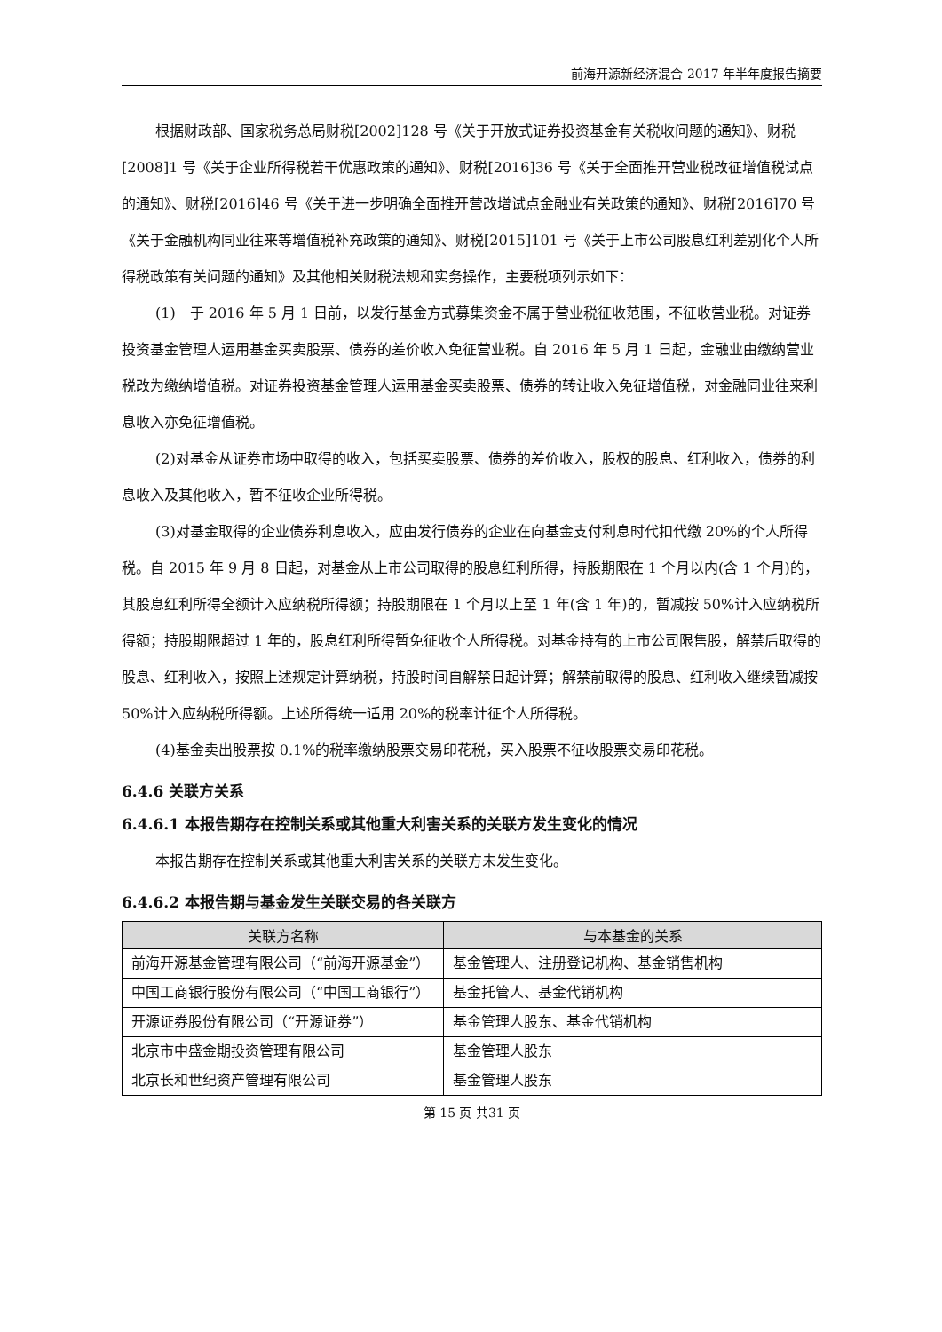前海开源新经济混合 2017 年半年度报告摘要
根据财政部、国家税务总局财税[2002]128 号《关于开放式证券投资基金有关税收问题的通知》、财税[2008]1 号《关于企业所得税若干优惠政策的通知》、财税[2016]36 号《关于全面推开营业税改征增值税试点的通知》、财税[2016]46 号《关于进一步明确全面推开营改增试点金融业有关政策的通知》、财税[2016]70 号《关于金融机构同业往来等增值税补充政策的通知》、财税[2015]101 号《关于上市公司股息红利差别化个人所得税政策有关问题的通知》及其他相关财税法规和实务操作，主要税项列示如下：
(1)　于 2016 年 5 月 1 日前，以发行基金方式募集资金不属于营业税征收范围，不征收营业税。对证券投资基金管理人运用基金买卖股票、债券的差价收入免征营业税。自 2016 年 5 月 1 日起，金融业由缴纳营业税改为缴纳增值税。对证券投资基金管理人运用基金买卖股票、债券的转让收入免征增值税，对金融同业往来利息收入亦免征增值税。
(2)对基金从证券市场中取得的收入，包括买卖股票、债券的差价收入，股权的股息、红利收入，债券的利息收入及其他收入，暂不征收企业所得税。
(3)对基金取得的企业债券利息收入，应由发行债券的企业在向基金支付利息时代扣代缴 20%的个人所得税。自 2015 年 9 月 8 日起，对基金从上市公司取得的股息红利所得，持股期限在 1 个月以内(含 1 个月)的，其股息红利所得全额计入应纳税所得额；持股期限在 1 个月以上至 1 年(含 1 年)的，暂减按 50%计入应纳税所得额；持股期限超过 1 年的，股息红利所得暂免征收个人所得税。对基金持有的上市公司限售股，解禁后取得的股息、红利收入，按照上述规定计算纳税，持股时间自解禁日起计算；解禁前取得的股息、红利收入继续暂减按 50%计入应纳税所得额。上述所得统一适用 20%的税率计征个人所得税。
(4)基金卖出股票按 0.1%的税率缴纳股票交易印花税，买入股票不征收股票交易印花税。
6.4.6 关联方关系
6.4.6.1 本报告期存在控制关系或其他重大利害关系的关联方发生变化的情况
本报告期存在控制关系或其他重大利害关系的关联方未发生变化。
6.4.6.2 本报告期与基金发生关联交易的各关联方
| 关联方名称 | 与本基金的关系 |
| --- | --- |
| 前海开源基金管理有限公司（“前海开源基金”） | 基金管理人、注册登记机构、基金销售机构 |
| 中国工商银行股份有限公司（“中国工商银行”） | 基金托管人、基金代销机构 |
| 开源证券股份有限公司（“开源证券”） | 基金管理人股东、基金代销机构 |
| 北京市中盛金期投资管理有限公司 | 基金管理人股东 |
| 北京长和世纪资产管理有限公司 | 基金管理人股东 |
第 15 页 共31 页